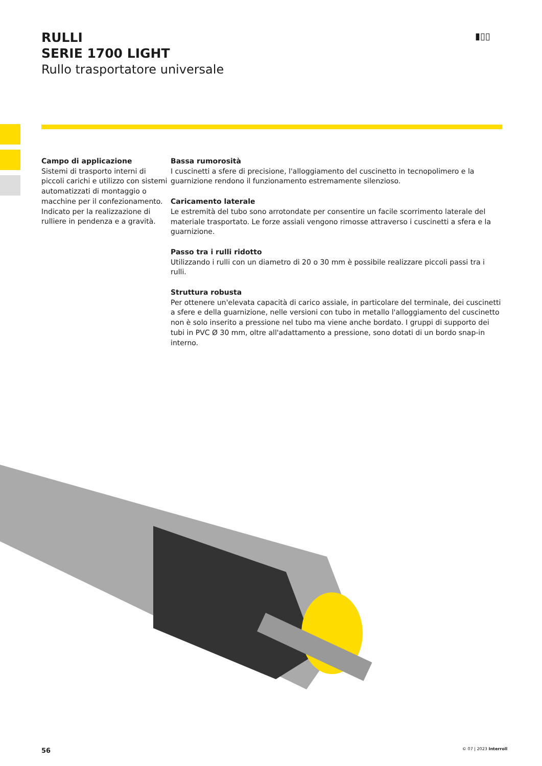RULLI
SERIE 1700 LIGHT
Rullo trasportatore universale
▮▯▯
Campo di applicazione
Sistemi di trasporto interni di piccoli carichi e utilizzo con sistemi automatizzati di montaggio o macchine per il confezionamento. Indicato per la realizzazione di rulliere in pendenza e a gravità.
Bassa rumorosità
I cuscinetti a sfere di precisione, l'alloggiamento del cuscinetto in tecnopolimero e la guarnizione rendono il funzionamento estremamente silenzioso.
Caricamento laterale
Le estremità del tubo sono arrotondate per consentire un facile scorrimento laterale del materiale trasportato. Le forze assiali vengono rimosse attraverso i cuscinetti a sfera e la guarnizione.
Passo tra i rulli ridotto
Utilizzando i rulli con un diametro di 20 o 30 mm è possibile realizzare piccoli passi tra i rulli.
Struttura robusta
Per ottenere un'elevata capacità di carico assiale, in particolare del terminale, dei cuscinetti a sfere e della guarnizione, nelle versioni con tubo in metallo l'alloggiamento del cuscinetto non è solo inserito a pressione nel tubo ma viene anche bordato. I gruppi di supporto dei tubi in PVC Ø 30 mm, oltre all'adattamento a pressione, sono dotati di un bordo snap-in interno.
56 © 07 | 2023 Interroll